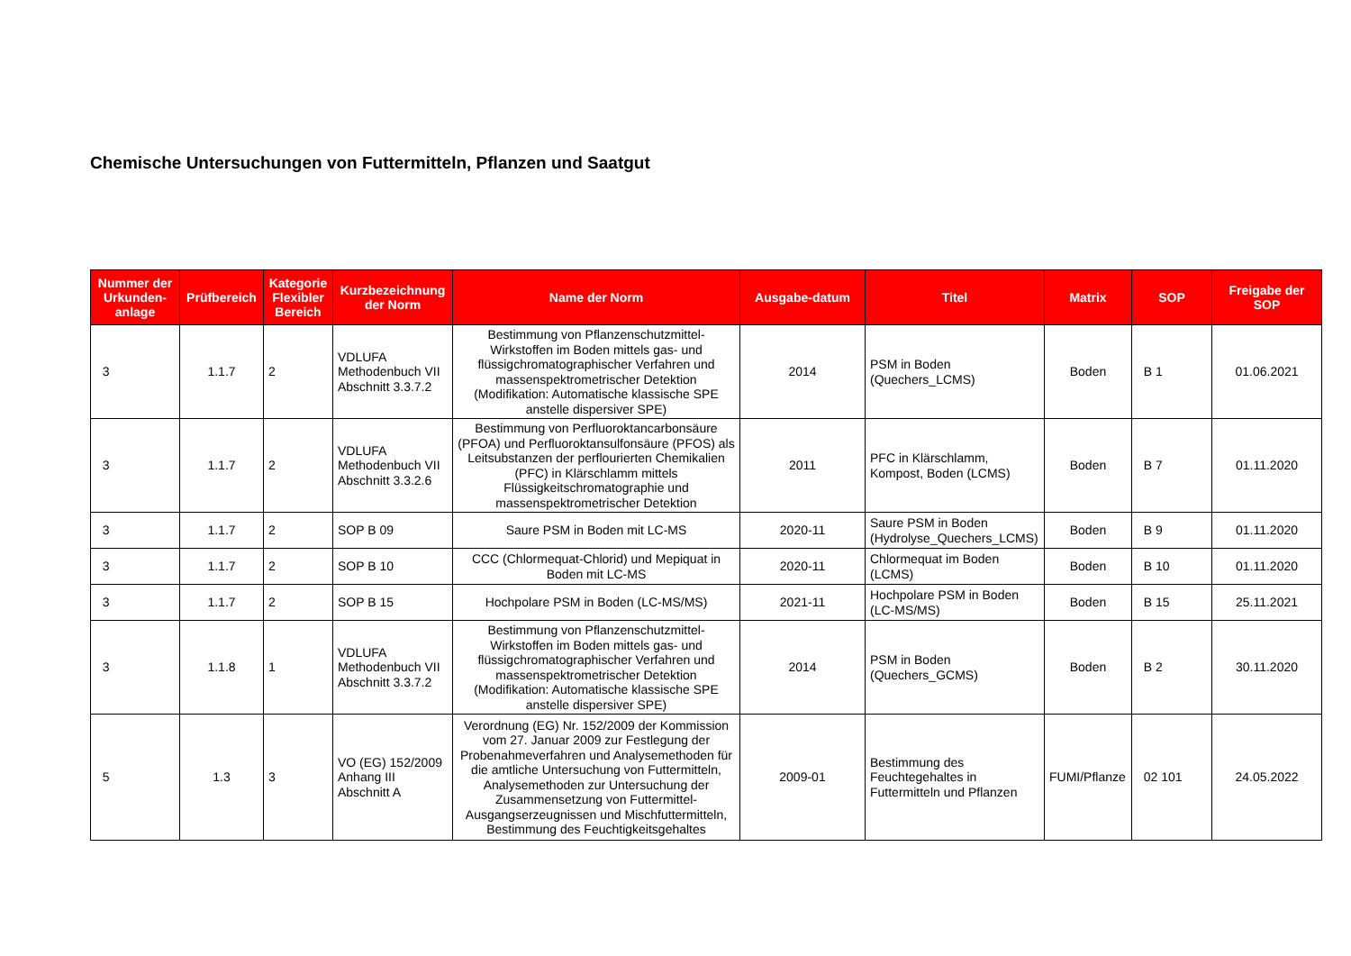Chemische Untersuchungen von Futtermitteln, Pflanzen und Saatgut
| Nummer der Urkunden-anlage | Prüfbereich | Kategorie Flexibler Bereich | Kurzbezeichnung der Norm | Name der Norm | Ausgabe-datum | Titel | Matrix | SOP | Freigabe der SOP |
| --- | --- | --- | --- | --- | --- | --- | --- | --- | --- |
| 3 | 1.1.7 | 2 | VDLUFA Methodenbuch VII Abschnitt 3.3.7.2 | Bestimmung von Pflanzenschutzmittel-Wirkstoffen im Boden mittels gas- und flüssigchromatographischer Verfahren und massenspektrometrischer Detektion (Modifikation: Automatische klassische SPE anstelle dispersiver SPE) | 2014 | PSM in Boden (Quechers_LCMS) | Boden | B 1 | 01.06.2021 |
| 3 | 1.1.7 | 2 | VDLUFA Methodenbuch VII Abschnitt 3.3.2.6 | Bestimmung von Perfluoroktancarbonsäure (PFOA) und Perfluoroktansulfonsäure (PFOS) als Leitsubstanzen der perflourierten Chemikalien (PFC) in Klärschlamm mittels Flüssigkeitschromatographie und massenspektrometrischer Detektion | 2011 | PFC in Klärschlamm, Kompost, Boden (LCMS) | Boden | B 7 | 01.11.2020 |
| 3 | 1.1.7 | 2 | SOP B 09 | Saure PSM in Boden mit LC-MS | 2020-11 | Saure PSM in Boden (Hydrolyse_Quechers_LCMS) | Boden | B 9 | 01.11.2020 |
| 3 | 1.1.7 | 2 | SOP B 10 | CCC (Chlormequat-Chlorid) und Mepiquat in Boden mit LC-MS | 2020-11 | Chlormequat im Boden (LCMS) | Boden | B 10 | 01.11.2020 |
| 3 | 1.1.7 | 2 | SOP B 15 | Hochpolare PSM in Boden (LC-MS/MS) | 2021-11 | Hochpolare PSM in Boden (LC-MS/MS) | Boden | B 15 | 25.11.2021 |
| 3 | 1.1.8 | 1 | VDLUFA Methodenbuch VII Abschnitt 3.3.7.2 | Bestimmung von Pflanzenschutzmittel-Wirkstoffen im Boden mittels gas- und flüssigchromatographischer Verfahren und massenspektrometrischer Detektion (Modifikation: Automatische klassische SPE anstelle dispersiver SPE) | 2014 | PSM in Boden (Quechers_GCMS) | Boden | B 2 | 30.11.2020 |
| 5 | 1.3 | 3 | VO (EG) 152/2009 Anhang III Abschnitt A | Verordnung (EG) Nr. 152/2009 der Kommission vom 27. Januar 2009 zur Festlegung der Probenahmeverfahren und Analysemethoden für die amtliche Untersuchung von Futtermitteln, Analysemethoden zur Untersuchung der Zusammensetzung von Futtermittel-Ausgangserzeugnissen und Mischfuttermitteln, Bestimmung des Feuchtigkeitsgehaltes | 2009-01 | Bestimmung des Feuchtegehaltes in Futtermitteln und Pflanzen | FUMI/Pflanze | 02 101 | 24.05.2022 |